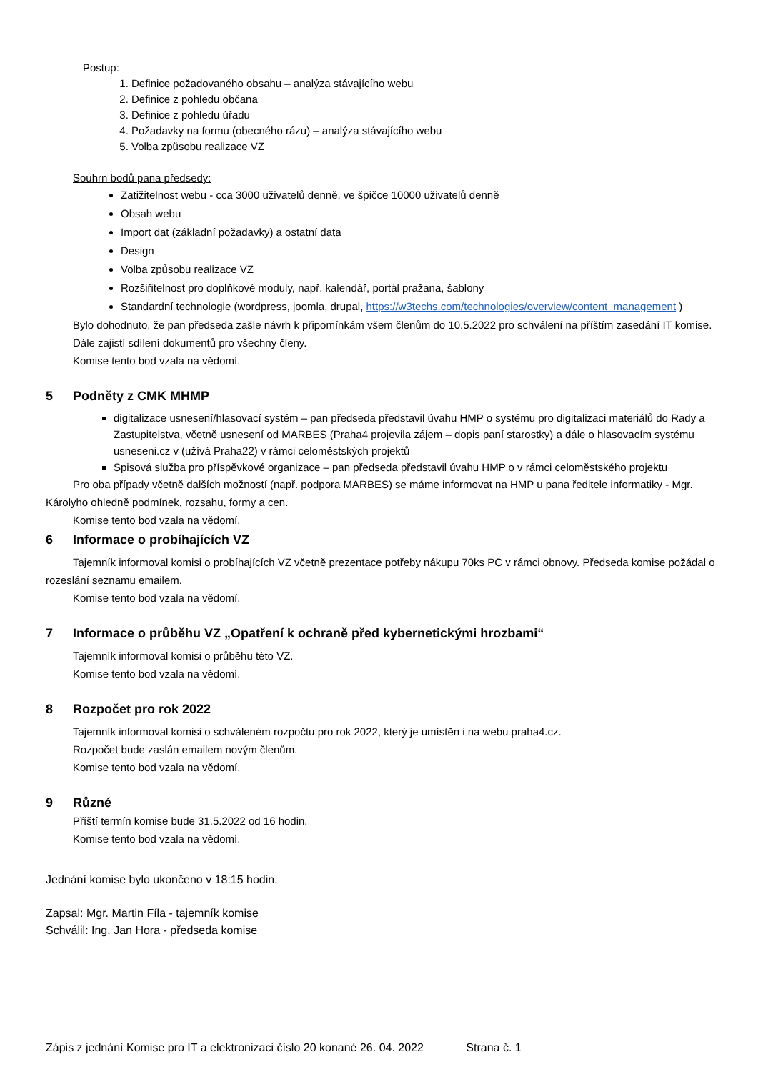Postup:
1. Definice požadovaného obsahu – analýza stávajícího webu
2. Definice z pohledu občana
3. Definice z pohledu úřadu
4. Požadavky na formu (obecného rázu) – analýza stávajícího webu
5. Volba způsobu realizace VZ
Souhrn bodů pana předsedy:
Zatižitelnost webu - cca 3000 uživatelů denně, ve špičce 10000 uživatelů denně
Obsah webu
Import dat (základní požadavky) a ostatní data
Design
Volba způsobu realizace VZ
Rozšiřitelnost pro doplňkové moduly, např. kalendář, portál pražana, šablony
Standardní technologie (wordpress, joomla, drupal, https://w3techs.com/technologies/overview/content_management )
Bylo dohodnuto, že pan předseda zašle návrh k připomínkám všem členům do 10.5.2022 pro schválení na příštím zasedání IT komise. Dále zajistí sdílení dokumentů pro všechny členy.
Komise tento bod vzala na vědomí.
5 Podněty z CMK MHMP
digitalizace usnesení/hlasovací systém – pan předseda představil úvahu HMP o systému pro digitalizaci materiálů do Rady a Zastupitelstva, včetně usnesení od MARBES (Praha4 projevila zájem – dopis paní starostky) a dále o hlasovacím systému usneseni.cz v (užívá Praha22) v rámci celoměstských projektů
Spisová služba pro příspěvkové organizace – pan předseda představil úvahu HMP o v rámci celoměstského projektu
Pro oba případy včetně dalších možností (např. podpora MARBES) se máme informovat na HMP u pana ředitele informatiky - Mgr. Károlyho ohledně podmínek, rozsahu, formy a cen.
Komise tento bod vzala na vědomí.
6 Informace o probíhajících VZ
Tajemník informoval komisi o probíhajících VZ včetně prezentace potřeby nákupu 70ks PC v rámci obnovy. Předseda komise požádal o rozeslání seznamu emailem.
Komise tento bod vzala na vědomí.
7 Informace o průběhu VZ „Opatření k ochraně před kybernetickými hrozbami“
Tajemník informoval komisi o průběhu této VZ.
Komise tento bod vzala na vědomí.
8 Rozpočet pro rok 2022
Tajemník informoval komisi o schváleném rozpočtu pro rok 2022, který je umístěn i na webu praha4.cz.
Rozpočet bude zaslán emailem novým členům.
Komise tento bod vzala na vědomí.
9 Různé
Příští termín komise bude 31.5.2022 od 16 hodin.
Komise tento bod vzala na vědomí.
Jednání komise bylo ukončeno v 18:15 hodin.
Zapsal: Mgr. Martin Fíla - tajemník komise
Schválil: Ing. Jan Hora - předseda komise
Zápis z jednání Komise pro IT a elektronizaci číslo 20 konané 26. 04. 2022 Strana č. 1